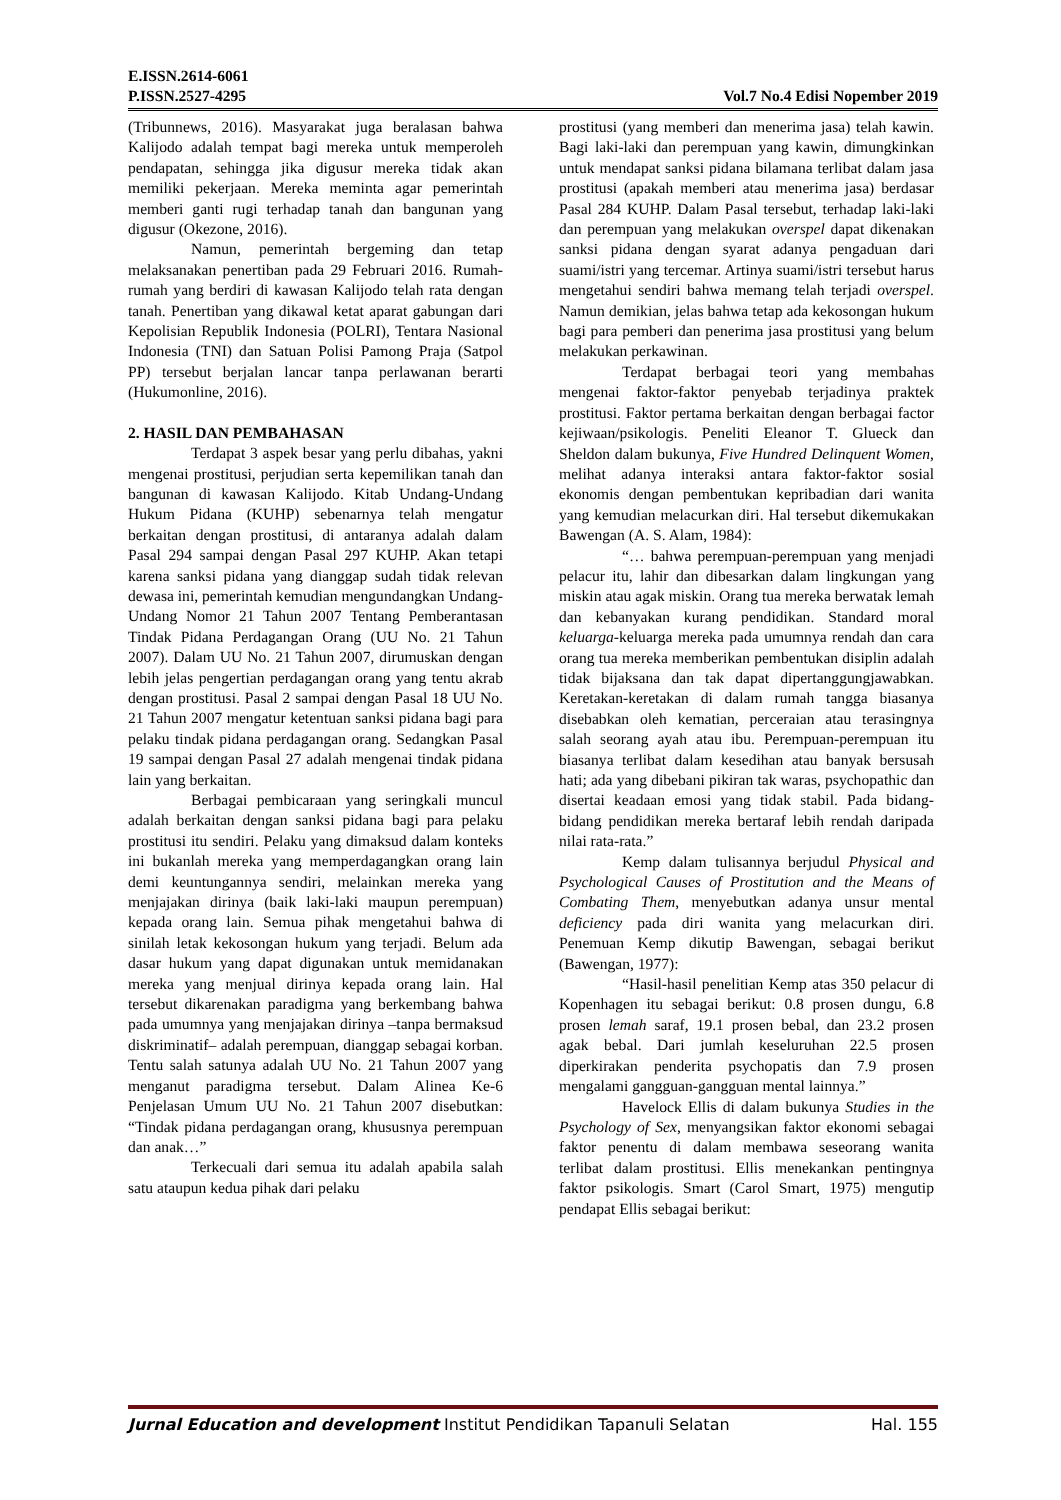E.ISSN.2614-6061
P.ISSN.2527-4295 Vol.7 No.4 Edisi Nopember 2019
(Tribunnews, 2016). Masyarakat juga beralasan bahwa Kalijodo adalah tempat bagi mereka untuk memperoleh pendapatan, sehingga jika digusur mereka tidak akan memiliki pekerjaan. Mereka meminta agar pemerintah memberi ganti rugi terhadap tanah dan bangunan yang digusur (Okezone, 2016).
Namun, pemerintah bergeming dan tetap melaksanakan penertiban pada 29 Februari 2016. Rumah-rumah yang berdiri di kawasan Kalijodo telah rata dengan tanah. Penertiban yang dikawal ketat aparat gabungan dari Kepolisian Republik Indonesia (POLRI), Tentara Nasional Indonesia (TNI) dan Satuan Polisi Pamong Praja (Satpol PP) tersebut berjalan lancar tanpa perlawanan berarti (Hukumonline, 2016).
2. HASIL DAN PEMBAHASAN
Terdapat 3 aspek besar yang perlu dibahas, yakni mengenai prostitusi, perjudian serta kepemilikan tanah dan bangunan di kawasan Kalijodo. Kitab Undang-Undang Hukum Pidana (KUHP) sebenarnya telah mengatur berkaitan dengan prostitusi, di antaranya adalah dalam Pasal 294 sampai dengan Pasal 297 KUHP. Akan tetapi karena sanksi pidana yang dianggap sudah tidak relevan dewasa ini, pemerintah kemudian mengundangkan Undang-Undang Nomor 21 Tahun 2007 Tentang Pemberantasan Tindak Pidana Perdagangan Orang (UU No. 21 Tahun 2007). Dalam UU No. 21 Tahun 2007, dirumuskan dengan lebih jelas pengertian perdagangan orang yang tentu akrab dengan prostitusi. Pasal 2 sampai dengan Pasal 18 UU No. 21 Tahun 2007 mengatur ketentuan sanksi pidana bagi para pelaku tindak pidana perdagangan orang. Sedangkan Pasal 19 sampai dengan Pasal 27 adalah mengenai tindak pidana lain yang berkaitan.
Berbagai pembicaraan yang seringkali muncul adalah berkaitan dengan sanksi pidana bagi para pelaku prostitusi itu sendiri. Pelaku yang dimaksud dalam konteks ini bukanlah mereka yang memperdagangkan orang lain demi keuntungannya sendiri, melainkan mereka yang menjajakan dirinya (baik laki-laki maupun perempuan) kepada orang lain. Semua pihak mengetahui bahwa di sinilah letak kekosongan hukum yang terjadi. Belum ada dasar hukum yang dapat digunakan untuk memidanakan mereka yang menjual dirinya kepada orang lain. Hal tersebut dikarenakan paradigma yang berkembang bahwa pada umumnya yang menjajakan dirinya –tanpa bermaksud diskriminatif– adalah perempuan, dianggap sebagai korban. Tentu salah satunya adalah UU No. 21 Tahun 2007 yang menganut paradigma tersebut. Dalam Alinea Ke-6 Penjelasan Umum UU No. 21 Tahun 2007 disebutkan: “Tindak pidana perdagangan orang, khususnya perempuan dan anak…”
Terkecuali dari semua itu adalah apabila salah satu ataupun kedua pihak dari pelaku
prostitusi (yang memberi dan menerima jasa) telah kawin. Bagi laki-laki dan perempuan yang kawin, dimungkinkan untuk mendapat sanksi pidana bilamana terlibat dalam jasa prostitusi (apakah memberi atau menerima jasa) berdasar Pasal 284 KUHP. Dalam Pasal tersebut, terhadap laki-laki dan perempuan yang melakukan overspel dapat dikenakan sanksi pidana dengan syarat adanya pengaduan dari suami/istri yang tercemar. Artinya suami/istri tersebut harus mengetahui sendiri bahwa memang telah terjadi overspel. Namun demikian, jelas bahwa tetap ada kekosongan hukum bagi para pemberi dan penerima jasa prostitusi yang belum melakukan perkawinan.
Terdapat berbagai teori yang membahas mengenai faktor-faktor penyebab terjadinya praktek prostitusi. Faktor pertama berkaitan dengan berbagai factor kejiwaan/psikologis. Peneliti Eleanor T. Glueck dan Sheldon dalam bukunya, Five Hundred Delinquent Women, melihat adanya interaksi antara faktor-faktor sosial ekonomis dengan pembentukan kepribadian dari wanita yang kemudian melacurkan diri. Hal tersebut dikemukakan Bawengan (A. S. Alam, 1984):
“… bahwa perempuan-perempuan yang menjadi pelacur itu, lahir dan dibesarkan dalam lingkungan yang miskin atau agak miskin. Orang tua mereka berwatak lemah dan kebanyakan kurang pendidikan. Standard moral keluarga-keluarga mereka pada umumnya rendah dan cara orang tua mereka memberikan pembentukan disiplin adalah tidak bijaksana dan tak dapat dipertanggungjawabkan. Keretakan-keretakan di dalam rumah tangga biasanya disebabkan oleh kematian, perceraian atau terasingnya salah seorang ayah atau ibu. Perempuan-perempuan itu biasanya terlibat dalam kesedihan atau banyak bersusah hati; ada yang dibebani pikiran tak waras, psychopathic dan disertai keadaan emosi yang tidak stabil. Pada bidang-bidang pendidikan mereka bertaraf lebih rendah daripada nilai rata-rata.”
Kemp dalam tulisannya berjudul Physical and Psychological Causes of Prostitution and the Means of Combating Them, menyebutkan adanya unsur mental deficiency pada diri wanita yang melacurkan diri. Penemuan Kemp dikutip Bawengan, sebagai berikut (Bawengan, 1977):
“Hasil-hasil penelitian Kemp atas 350 pelacur di Kopenhagen itu sebagai berikut: 0.8 prosen dungu, 6.8 prosen lemah saraf, 19.1 prosen bebal, dan 23.2 prosen agak bebal. Dari jumlah keseluruhan 22.5 prosen diperkirakan penderita psychopatis dan 7.9 prosen mengalami gangguan-gangguan mental lainnya.”
Havelock Ellis di dalam bukunya Studies in the Psychology of Sex, menyangsikan faktor ekonomi sebagai faktor penentu di dalam membawa seseorang wanita terlibat dalam prostitusi. Ellis menekankan pentingnya faktor psikologis. Smart (Carol Smart, 1975) mengutip pendapat Ellis sebagai berikut:
Jurnal Education and development Institut Pendidikan Tapanuli Selatan Hal. 155